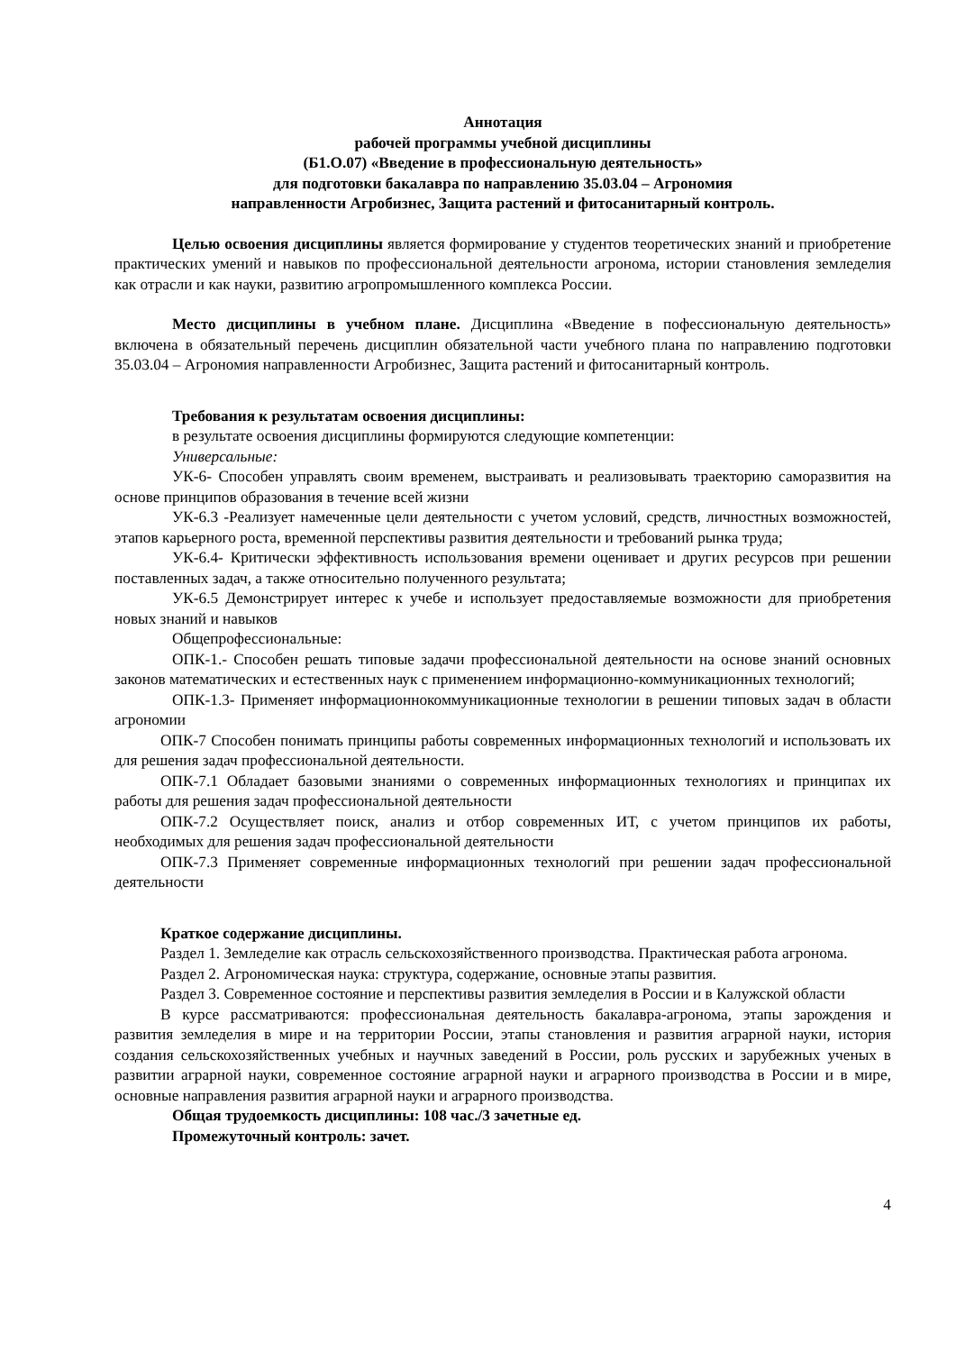Аннотация
рабочей программы учебной дисциплины
(Б1.О.07) «Введение в профессиональную деятельность»
для подготовки бакалавра по направлению 35.03.04 – Агрономия
направленности Агробизнес, Защита растений и фитосанитарный контроль.
Целью освоения дисциплины является формирование у студентов теоретических знаний и приобретение практических умений и навыков по профессиональной деятельности агронома, истории становления земледелия как отрасли и как науки, развитию агропромышленного комплекса России.
Место дисциплины в учебном плане. Дисциплина «Введение в пофессиональную деятельность» включена в обязательный перечень дисциплин обязательной части учебного плана по направлению подготовки 35.03.04 – Агрономия направленности Агробизнес, Защита растений и фитосанитарный контроль.
Требования к результатам освоения дисциплины:
в результате освоения дисциплины формируются следующие компетенции:
Универсальные:
УК-6- Способен управлять своим временем, выстраивать и реализовывать траекторию саморазвития на основе принципов образования в течение всей жизни
УК-6.3 -Реализует намеченные цели деятельности с учетом условий, средств, личностных возможностей, этапов карьерного роста, временной перспективы развития деятельности и требований рынка труда;
УК-6.4- Критически эффективность использования времени оценивает и других ресурсов при решении поставленных задач, а также относительно полученного результата;
УК-6.5 Демонстрирует интерес к учебе и использует предоставляемые возможности для приобретения новых знаний и навыков
Общепрофессиональные:
ОПК-1.- Способен решать типовые задачи профессиональной деятельности на основе знаний основных законов математических и естественных наук с применением информационно-коммуникационных технологий;
ОПК-1.3- Применяет информационнокоммуникационные технологии в решении типовых задач в области агрономии
ОПК-7 Способен понимать принципы работы современных информационных технологий и использовать их для решения задач профессиональной деятельности.
ОПК-7.1 Обладает базовыми знаниями о современных информационных технологиях и принципах их работы для решения задач профессиональной деятельности
ОПК-7.2 Осуществляет поиск, анализ и отбор современных ИТ, с учетом принципов их работы, необходимых для решения задач профессиональной деятельности
ОПК-7.3 Применяет современные информационных технологий при решении задач профессиональной деятельности
Краткое содержание дисциплины.
Раздел 1. Земледелие как отрасль сельскохозяйственного производства. Практическая работа агронома.
Раздел 2. Агрономическая наука: структура, содержание, основные этапы развития.
Раздел 3. Современное состояние и перспективы развития земледелия в России и в Калужской области
В курсе рассматриваются: профессиональная деятельность бакалавра-агронома, этапы зарождения и развития земледелия в мире и на территории России, этапы становления и развития аграрной науки, история создания сельскохозяйственных учебных и научных заведений в России, роль русских и зарубежных ученых в развитии аграрной науки, современное состояние аграрной науки и аграрного производства в России и в мире, основные направления развития аграрной науки и аграрного производства.
Общая трудоемкость дисциплины: 108 час./3 зачетные ед.
Промежуточный контроль: зачет.
4